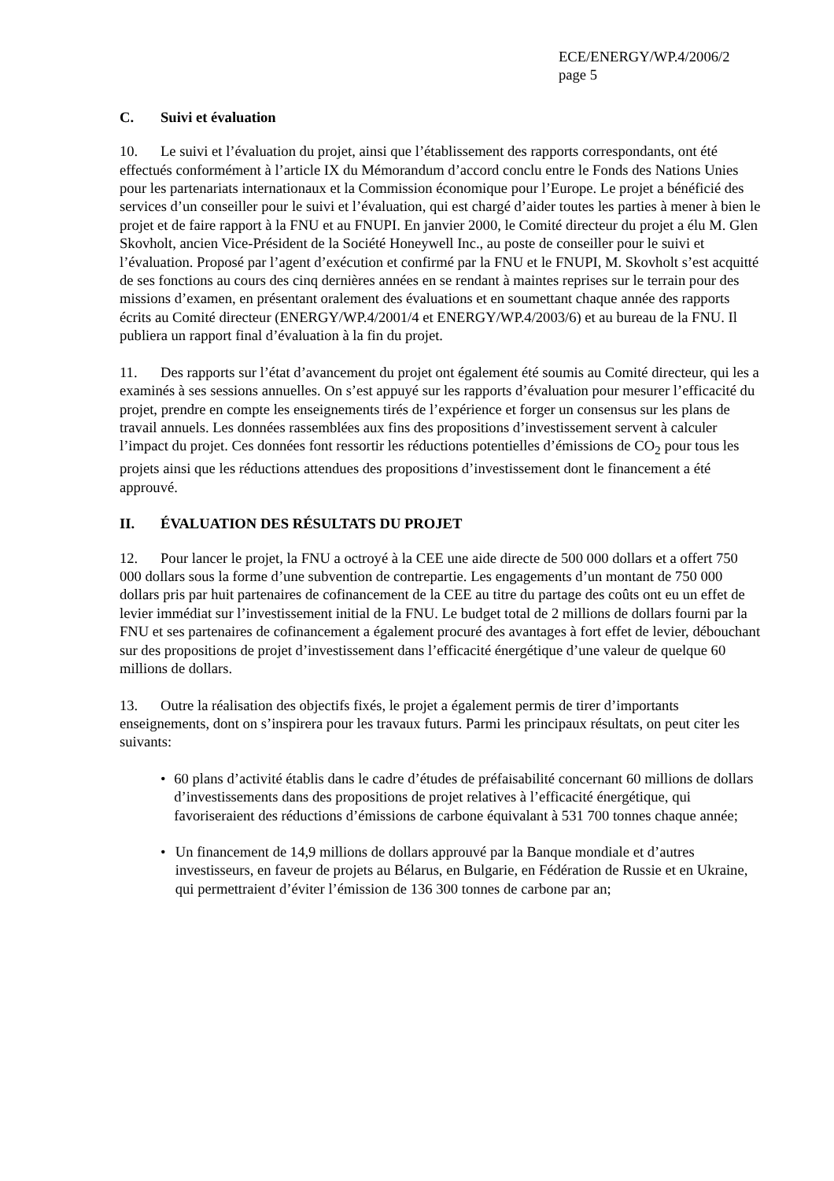ECE/ENERGY/WP.4/2006/2
page 5
C. Suivi et évaluation
10. Le suivi et l’évaluation du projet, ainsi que l’établissement des rapports correspondants, ont été effectués conformément à l’article IX du Mémorandum d’accord conclu entre le Fonds des Nations Unies pour les partenariats internationaux et la Commission économique pour l’Europe. Le projet a bénéficié des services d’un conseiller pour le suivi et l’évaluation, qui est chargé d’aider toutes les parties à mener à bien le projet et de faire rapport à la FNU et au FNUPI. En janvier 2000, le Comité directeur du projet a élu M. Glen Skovholt, ancien Vice-Président de la Société Honeywell Inc., au poste de conseiller pour le suivi et l’évaluation. Proposé par l’agent d’exécution et confirmé par la FNU et le FNUPI, M. Skovholt s’est acquitté de ses fonctions au cours des cinq dernières années en se rendant à maintes reprises sur le terrain pour des missions d’examen, en présentant oralement des évaluations et en soumettant chaque année des rapports écrits au Comité directeur (ENERGY/WP.4/2001/4 et ENERGY/WP.4/2003/6) et au bureau de la FNU. Il publiera un rapport final d’évaluation à la fin du projet.
11. Des rapports sur l’état d’avancement du projet ont également été soumis au Comité directeur, qui les a examinés à ses sessions annuelles. On s’est appuyé sur les rapports d’évaluation pour mesurer l’efficacité du projet, prendre en compte les enseignements tirés de l’expérience et forger un consensus sur les plans de travail annuels. Les données rassemblées aux fins des propositions d’investissement servent à calculer l’impact du projet. Ces données font ressortir les réductions potentielles d’émissions de CO<sub>2</sub> pour tous les projets ainsi que les réductions attendues des propositions d’investissement dont le financement a été approuvé.
II. ÉVALUATION DES RÉSULTATS DU PROJET
12. Pour lancer le projet, la FNU a octroyé à la CEE une aide directe de 500 000 dollars et a offert 750 000 dollars sous la forme d’une subvention de contrepartie. Les engagements d’un montant de 750 000 dollars pris par huit partenaires de cofinancement de la CEE au titre du partage des coûts ont eu un effet de levier immédiat sur l’investissement initial de la FNU. Le budget total de 2 millions de dollars fourni par la FNU et ses partenaires de cofinancement a également procuré des avantages à fort effet de levier, débouchant sur des propositions de projet d’investissement dans l’efficacité énergétique d’une valeur de quelque 60 millions de dollars.
13. Outre la réalisation des objectifs fixés, le projet a également permis de tirer d’importants enseignements, dont on s’inspirera pour les travaux futurs. Parmi les principaux résultats, on peut citer les suivants:
• 60 plans d’activité établis dans le cadre d’études de préfaisabilité concernant 60 millions de dollars d’investissements dans des propositions de projet relatives à l’efficacité énergétique, qui favoriseraient des réductions d’émissions de carbone équivalant à 531 700 tonnes chaque année;
• Un financement de 14,9 millions de dollars approuvé par la Banque mondiale et d’autres investisseurs, en faveur de projets au Bélarus, en Bulgarie, en Fédération de Russie et en Ukraine, qui permettraient d’éviter l’émission de 136 300 tonnes de carbone par an;